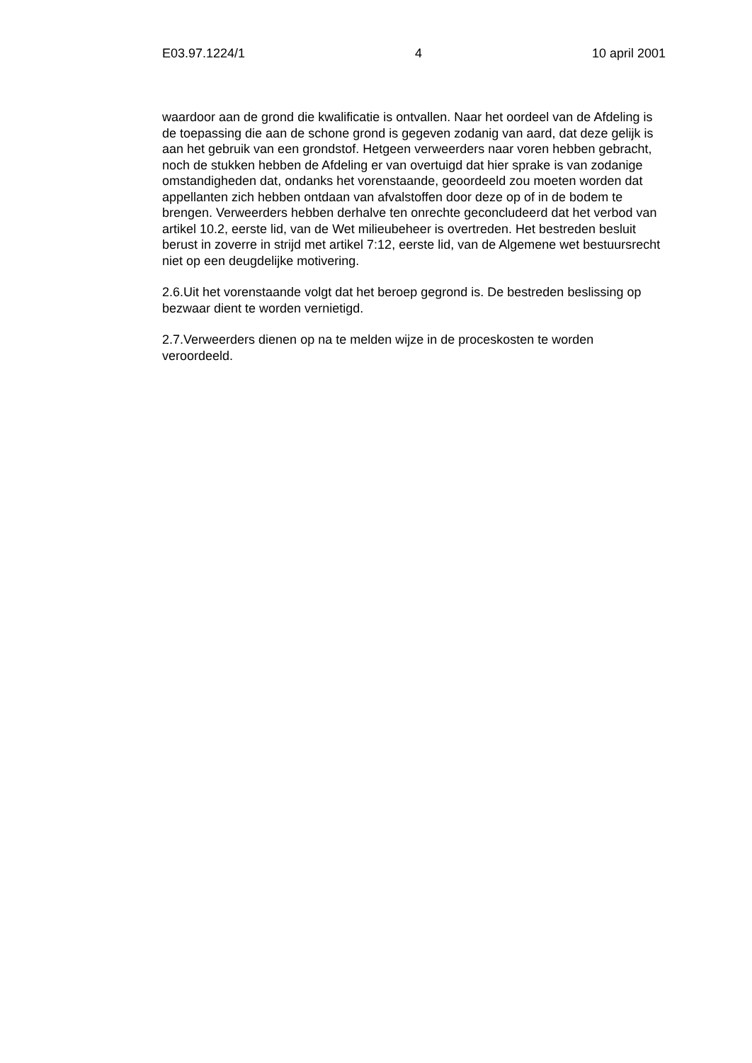E03.97.1224/1 4 10 april 2001
waardoor aan de grond die kwalificatie is ontvallen. Naar het oordeel van de Afdeling is de toepassing die aan de schone grond is gegeven zodanig van aard, dat deze gelijk is aan het gebruik van een grondstof. Hetgeen verweerders naar voren hebben gebracht, noch de stukken hebben de Afdeling er van overtuigd dat hier sprake is van zodanige omstandigheden dat, ondanks het vorenstaande, geoordeeld zou moeten worden dat appellanten zich hebben ontdaan van afvalstoffen door deze op of in de bodem te brengen. Verweerders hebben derhalve ten onrechte geconcludeerd dat het verbod van artikel 10.2, eerste lid, van de Wet milieubeheer is overtreden. Het bestreden besluit berust in zoverre in strijd met artikel 7:12, eerste lid, van de Algemene wet bestuursrecht niet op een deugdelijke motivering.
2.6.Uit het vorenstaande volgt dat het beroep gegrond is. De bestreden beslissing op bezwaar dient te worden vernietigd.
2.7.Verweerders dienen op na te melden wijze in de proceskosten te worden veroordeeld.